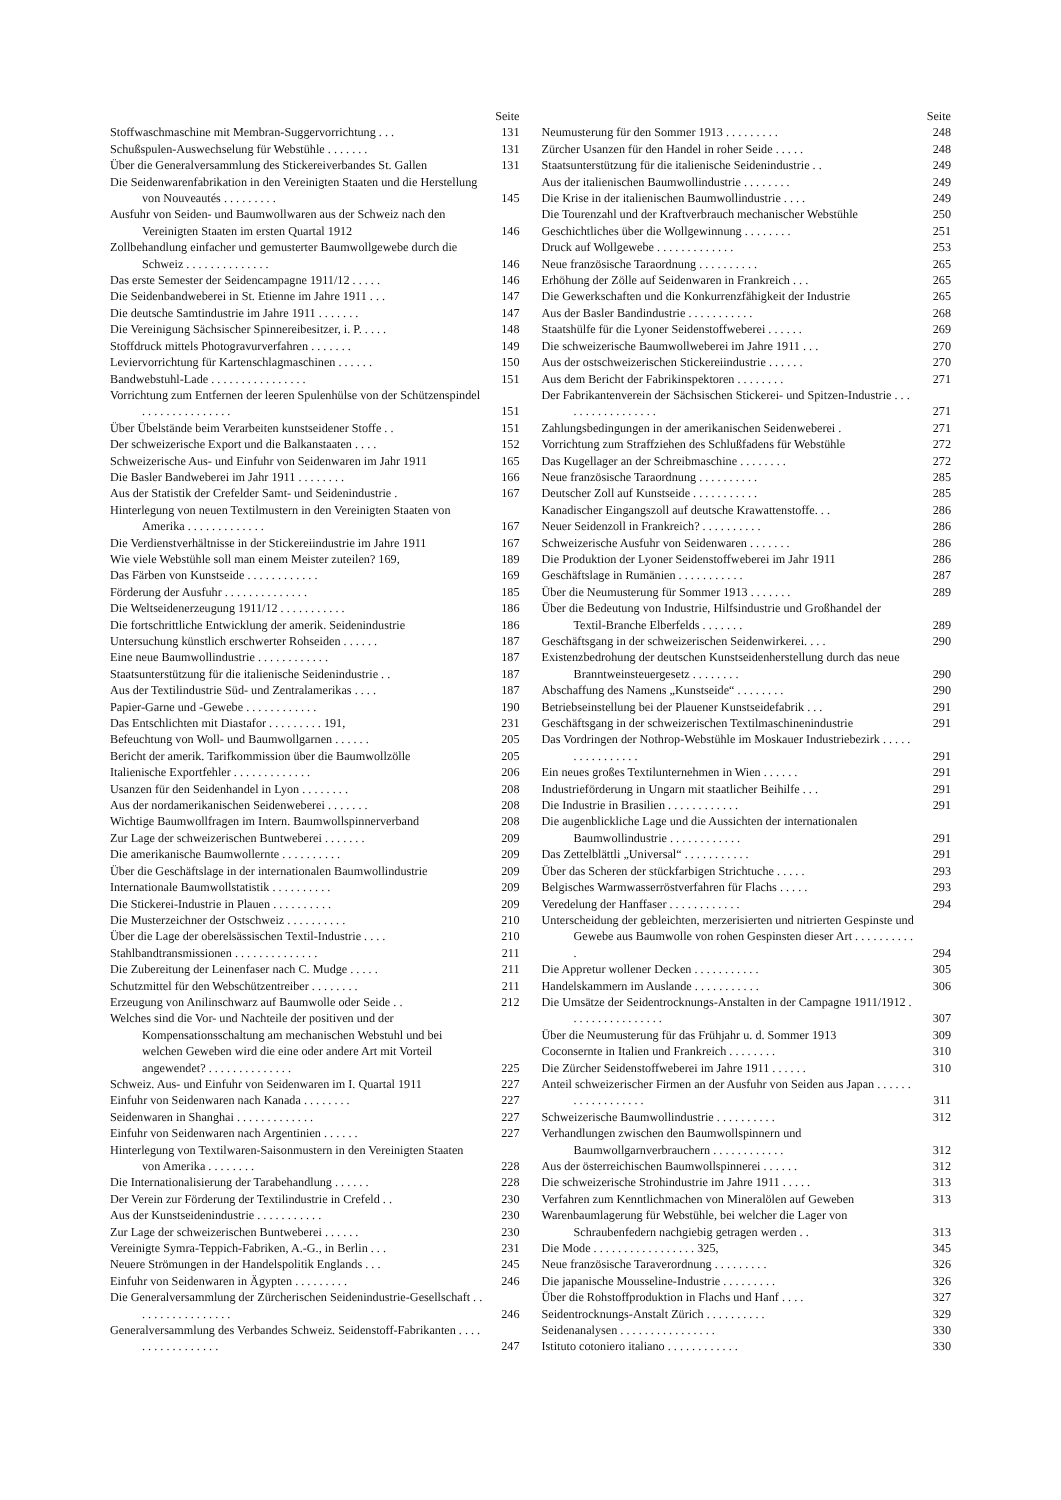Seite
Stoffwaschmaschine mit Membran-Suggervorrichtung . . .
131
Schußspulen-Auswechselung für Webstühle . . . . . . .
131
Über die Generalversammlung des Stickereiverbandes St. Gallen
131
Die Seidenwarenfabrikation in den Vereinigten Staaten und die Herstellung von Nouveautés . . . . . . . . .
145
Ausfuhr von Seiden- und Baumwollwaren aus der Schweiz nach den Vereinigten Staaten im ersten Quartal 1912
146
Zollbehandlung einfacher und gemusterter Baumwollgewebe durch die Schweiz . . . . . . . . . . . . . .
146
Das erste Semester der Seidencampagne 1911/12 . . . . .
146
Die Seidenbandweberei in St. Etienne im Jahre 1911 . . .
147
Die deutsche Samtindustrie im Jahre 1911 . . . . . . .
147
Die Vereinigung Sächsischer Spinnereibesitzer, i. P. . . . .
148
Stoffdruck mittels Photogravurverfahren . . . . . . .
149
Leviervorrichtung für Kartenschlagmaschinen . . . . . .
150
Bandwebstuhl-Lade . . . . . . . . . . . . . . . .
151
Vorrichtung zum Entfernen der leeren Spulenhülse von der Schützenspindel . . . . . . . . . . . . . . .
151
Über Übelstände beim Verarbeiten kunstseidener Stoffe . .
151
Der schweizerische Export und die Balkanstaaten . . . .
152
Schweizerische Aus- und Einfuhr von Seidenwaren im Jahr 1911
165
Die Basler Bandweberei im Jahr 1911 . . . . . . . .
166
Aus der Statistik der Crefelder Samt- und Seidenindustrie .
167
Hinterlegung von neuen Textilmustern in den Vereinigten Staaten von Amerika . . . . . . . . . . . . .
167
Die Verdienstverhältnisse in der Stickereiindustrie im Jahre 1911
167
Wie viele Webstühle soll man einem Meister zuteilen? 169,
189
Das Färben von Kunstseide . . . . . . . . . . . .
169
Förderung der Ausfuhr . . . . . . . . . . . . . .
185
Die Weltseidenerzeugung 1911/12 . . . . . . . . . . .
186
Die fortschrittliche Entwicklung der amerik. Seidenindustrie
186
Untersuchung künstlich erschwerter Rohseiden . . . . . .
187
Eine neue Baumwollindustrie . . . . . . . . . . . .
187
Staatsunterstützung für die italienische Seidenindustrie . .
187
Aus der Textilindustrie Süd- und Zentralamerikas . . . .
187
Papier-Garne und -Gewebe . . . . . . . . . . . .
190
Das Entschlichten mit Diastafor . . . . . . . . . 191,
231
Befeuchtung von Woll- und Baumwollgarnen . . . . . .
205
Bericht der amerik. Tarifkommission über die Baumwollzölle
205
Italienische Exportfehler . . . . . . . . . . . . .
206
Usanzen für den Seidenhandel in Lyon . . . . . . . .
208
Aus der nordamerikanischen Seidenweberei . . . . . . .
208
Wichtige Baumwollfragen im Intern. Baumwollspinnerverband
208
Zur Lage der schweizerischen Buntweberei . . . . . . .
209
Die amerikanische Baumwollernte . . . . . . . . . .
209
Über die Geschäftslage in der internationalen Baumwollindustrie
209
Internationale Baumwollstatistik . . . . . . . . . .
209
Die Stickerei-Industrie in Plauen . . . . . . . . . .
209
Die Musterzeichner der Ostschweiz . . . . . . . . . .
210
Über die Lage der oberelsässischen Textil-Industrie . . . .
210
Stahlbandtransmissionen . . . . . . . . . . . . . .
211
Die Zubereitung der Leinenfaser nach C. Mudge . . . . .
211
Schutzmittel für den Webschützentreiber . . . . . . . .
211
Erzeugung von Anilinschwarz auf Baumwolle oder Seide . .
212
Welches sind die Vor- und Nachteile der positiven und der Kompensationsschaltung am mechanischen Webstuhl und bei welchen Geweben wird die eine oder andere Art mit Vorteil angewendet? . . . . . . . . . . . . . .
225
Schweiz. Aus- und Einfuhr von Seidenwaren im I. Quartal 1911
227
Einfuhr von Seidenwaren nach Kanada . . . . . . . .
227
Seidenwaren in Shanghai . . . . . . . . . . . . .
227
Einfuhr von Seidenwaren nach Argentinien . . . . . .
227
Hinterlegung von Textilwaren-Saisonmustern in den Vereinigten Staaten von Amerika . . . . . . . .
228
Die Internationalisierung der Tarabehandlung . . . . . .
228
Der Verein zur Förderung der Textilindustrie in Crefeld . .
230
Aus der Kunstseidenindustrie . . . . . . . . . . .
230
Zur Lage der schweizerischen Buntweberei . . . . . .
230
Vereinigte Symra-Teppich-Fabriken, A.-G., in Berlin . . .
231
Neuere Strömungen in der Handelspolitik Englands . . .
245
Einfuhr von Seidenwaren in Ägypten . . . . . . . . .
246
Die Generalversammlung der Zürcherischen Seidenindustrie-Gesellschaft . . . . . . . . . . . . . . . . .
246
Generalversammlung des Verbandes Schweiz. Seidenstoff-Fabrikanten . . . . . . . . . . . . . . . . .
247
Seite
Neumusterung für den Sommer 1913 . . . . . . . . .
248
Zürcher Usanzen für den Handel in roher Seide . . . . .
248
Staatsunterstützung für die italienische Seidenindustrie . .
249
Aus der italienischen Baumwollindustrie . . . . . . . .
249
Die Krise in der italienischen Baumwollindustrie . . . .
249
Die Tourenzahl und der Kraftverbrauch mechanischer Webstühle
250
Geschichtliches über die Wollgewinnung . . . . . . . .
251
Druck auf Wollgewebe . . . . . . . . . . . . .
253
Neue französische Taraordnung . . . . . . . . . .
265
Erhöhung der Zölle auf Seidenwaren in Frankreich . . .
265
Die Gewerkschaften und die Konkurrenzfähigkeit der Industrie
265
Aus der Basler Bandindustrie . . . . . . . . . . .
268
Staatshülfe für die Lyoner Seidenstoffweberei . . . . . .
269
Die schweizerische Baumwollweberei im Jahre 1911 . . .
270
Aus der ostschweizerischen Stickereiindustrie . . . . . .
270
Aus dem Bericht der Fabrikinspektoren . . . . . . . .
271
Der Fabrikantenverein der Sächsischen Stickerei- und Spitzen-Industrie . . . . . . . . . . . . . . . . .
271
Zahlungsbedingungen in der amerikanischen Seidenweberei .
271
Vorrichtung zum Straffziehen des Schlußfadens für Webstühle
272
Das Kugellager an der Schreibmaschine . . . . . . . .
272
Neue französische Taraordnung . . . . . . . . . .
285
Deutscher Zoll auf Kunstseide . . . . . . . . . . .
285
Kanadischer Eingangszoll auf deutsche Krawattenstoffe. . .
286
Neuer Seidenzoll in Frankreich? . . . . . . . . . .
286
Schweizerische Ausfuhr von Seidenwaren . . . . . . .
286
Die Produktion der Lyoner Seidenstoffweberei im Jahr 1911
286
Geschäftslage in Rumänien . . . . . . . . . . .
287
Über die Neumusterung für Sommer 1913 . . . . . . .
289
Über die Bedeutung von Industrie, Hilfsindustrie und Großhandel der Textil-Branche Elberfelds . . . . . . .
289
Geschäftsgang in der schweizerischen Seidenwirkerei. . . .
290
Existenzbedrohung der deutschen Kunstseidenherstellung durch das neue Branntweinsteuergesetz . . . . . . . .
290
Abschaffung des Namens „Kunstseide“ . . . . . . . .
290
Betriebseinstellung bei der Plauener Kunstseidefabrik . . .
291
Geschäftsgang in der schweizerischen Textilmaschinenindustrie
291
Das Vordringen der Nothrop-Webstühle im Moskauer Industriebezirk . . . . . . . . . . . . . . . .
291
Ein neues großes Textilunternehmen in Wien . . . . . .
291
Industrieförderung in Ungarn mit staatlicher Beihilfe . . .
291
Die Industrie in Brasilien . . . . . . . . . . . .
291
Die augenblickliche Lage und die Aussichten der internationalen Baumwollindustrie . . . . . . . . . . . .
291
Das Zettelblättli „Universal“ . . . . . . . . . . .
291
Über das Scheren der stückfarbigen Strichtuche . . . . .
293
Belgisches Warmwasserröstverfahren für Flachs . . . . .
293
Veredelung der Hanffaser . . . . . . . . . . . .
294
Unterscheidung der gebleichten, merzerisierten und nitrierten Gespinste und Gewebe aus Baumwolle von rohen Gespinsten dieser Art . . . . . . . . . . .
294
Die Appretur wollener Decken . . . . . . . . . . .
305
Handelskammern im Auslande . . . . . . . . . . .
306
Die Umsätze der Seidentrocknungs-Anstalten in der Campagne 1911/1912 . . . . . . . . . . . . . . . .
307
Über die Neumusterung für das Frühjahr u. d. Sommer 1913
309
Coconsernte in Italien und Frankreich . . . . . . . .
310
Die Zürcher Seidenstoffweberei im Jahre 1911 . . . . . .
310
Anteil schweizerischer Firmen an der Ausfuhr von Seiden aus Japan . . . . . . . . . . . . . . . . . .
311
Schweizerische Baumwollindustrie . . . . . . . . . .
312
Verhandlungen zwischen den Baumwollspinnern und Baumwollgarnverbrauchern . . . . . . . . . . . .
312
Aus der österreichischen Baumwollspinnerei . . . . . .
312
Die schweizerische Strohindustrie im Jahre 1911 . . . . .
313
Verfahren zum Kenntlichmachen von Mineralölen auf Geweben
313
Warenbaumlagerung für Webstühle, bei welcher die Lager von Schraubenfedern nachgiebig getragen werden . .
313
Die Mode . . . . . . . . . . . . . . . . . 325,
345
Neue französische Taraverordnung . . . . . . . . .
326
Die japanische Mousseline-Industrie . . . . . . . . .
326
Über die Rohstoffproduktion in Flachs und Hanf . . . .
327
Seidentrocknungs-Anstalt Zürich . . . . . . . . . .
329
Seidenanalysen . . . . . . . . . . . . . . . .
330
Istituto cotoniero italiano . . . . . . . . . . . .
330